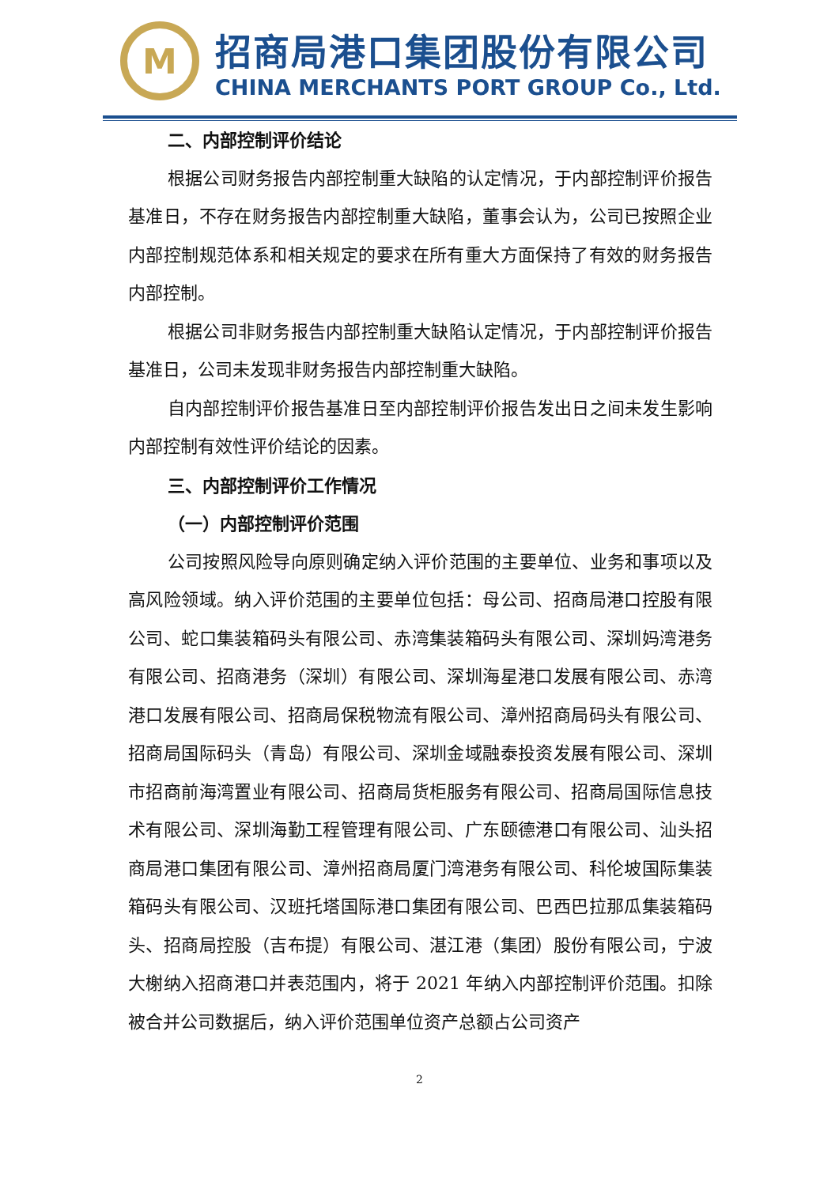M
招商局港口集团股份有限公司
CHINA MERCHANTS PORT GROUP Co., Ltd.
二、内部控制评价结论
根据公司财务报告内部控制重大缺陷的认定情况，于内部控制评价报告基准日，不存在财务报告内部控制重大缺陷，董事会认为，公司已按照企业内部控制规范体系和相关规定的要求在所有重大方面保持了有效的财务报告内部控制。
根据公司非财务报告内部控制重大缺陷认定情况，于内部控制评价报告基准日，公司未发现非财务报告内部控制重大缺陷。
自内部控制评价报告基准日至内部控制评价报告发出日之间未发生影响内部控制有效性评价结论的因素。
三、内部控制评价工作情况
（一）内部控制评价范围
公司按照风险导向原则确定纳入评价范围的主要单位、业务和事项以及高风险领域。纳入评价范围的主要单位包括：母公司、招商局港口控股有限公司、蛇口集装箱码头有限公司、赤湾集装箱码头有限公司、深圳妈湾港务有限公司、招商港务（深圳）有限公司、深圳海星港口发展有限公司、赤湾港口发展有限公司、招商局保税物流有限公司、漳州招商局码头有限公司、招商局国际码头（青岛）有限公司、深圳金域融泰投资发展有限公司、深圳市招商前海湾置业有限公司、招商局货柜服务有限公司、招商局国际信息技术有限公司、深圳海勤工程管理有限公司、广东颐德港口有限公司、汕头招商局港口集团有限公司、漳州招商局厦门湾港务有限公司、科伦坡国际集装箱码头有限公司、汉班托塔国际港口集团有限公司、巴西巴拉那瓜集装箱码头、招商局控股（吉布提）有限公司、湛江港（集团）股份有限公司，宁波大榭纳入招商港口并表范围内，将于 2021 年纳入内部控制评价范围。扣除被合并公司数据后，纳入评价范围单位资产总额占公司资产
2